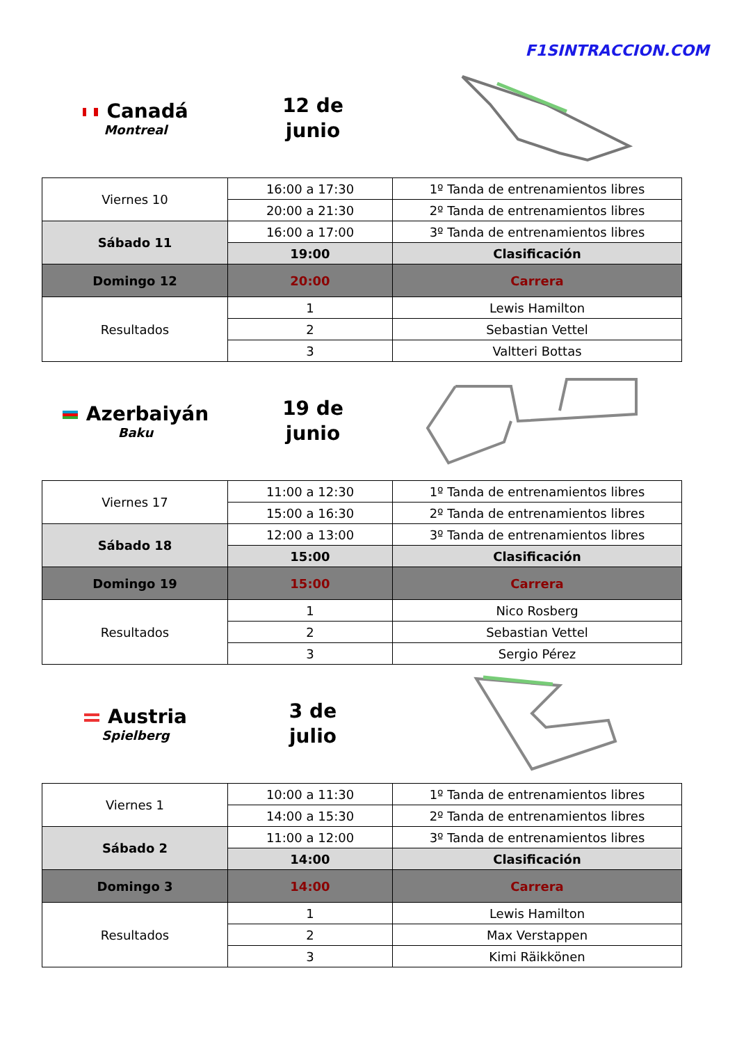F1SINTRACCION.COM
Canadá
Montreal
12 de
junio
| Viernes 10 | 16:00 a 17:30 | 1º Tanda de entrenamientos libres |
| | 20:00 a 21:30 | 2º Tanda de entrenamientos libres |
| Sábado 11 | 16:00 a 17:00 | 3º Tanda de entrenamientos libres |
| | 19:00 | Clasificación |
| Domingo 12 | 20:00 | Carrera |
| Resultados | 1 | Lewis Hamilton |
| | 2 | Sebastian Vettel |
| | 3 | Valtteri Bottas |
Azerbaiyán
Baku
19 de
junio
| Viernes 17 | 11:00 a 12:30 | 1º Tanda de entrenamientos libres |
| | 15:00 a 16:30 | 2º Tanda de entrenamientos libres |
| Sábado 18 | 12:00 a 13:00 | 3º Tanda de entrenamientos libres |
| | 15:00 | Clasificación |
| Domingo 19 | 15:00 | Carrera |
| Resultados | 1 | Nico Rosberg |
| | 2 | Sebastian Vettel |
| | 3 | Sergio Pérez |
Austria
Spielberg
3 de
julio
| Viernes 1 | 10:00 a 11:30 | 1º Tanda de entrenamientos libres |
| | 14:00 a 15:30 | 2º Tanda de entrenamientos libres |
| Sábado 2 | 11:00 a 12:00 | 3º Tanda de entrenamientos libres |
| | 14:00 | Clasificación |
| Domingo 3 | 14:00 | Carrera |
| Resultados | 1 | Lewis Hamilton |
| | 2 | Max Verstappen |
| | 3 | Kimi Räikkönen |